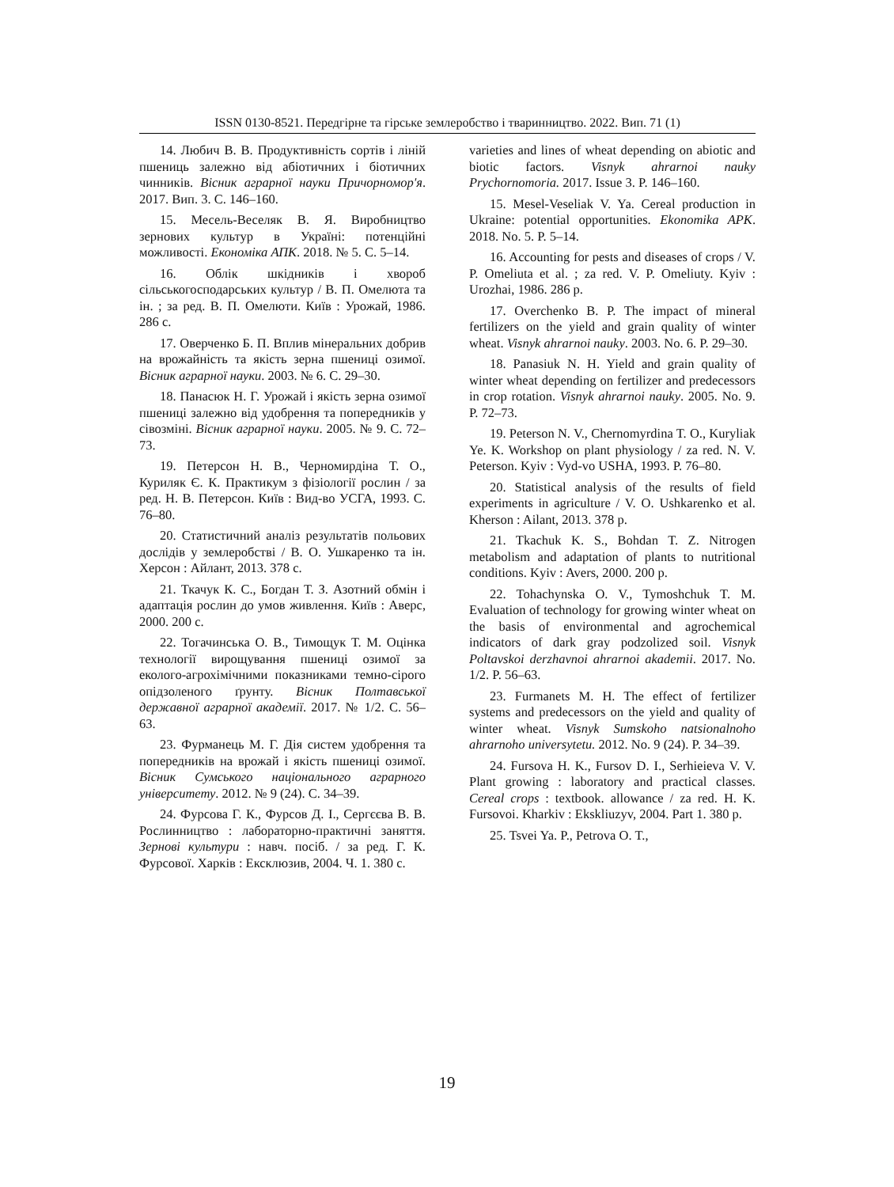ISSN 0130-8521. Передгірне та гірське землеробство і тваринництво. 2022. Вип. 71 (1)
14. Любич В. В. Продуктивність сортів і ліній пшениць залежно від абіотичних і біотичних чинників. Вісник аграрної науки Причорномор'я. 2017. Вип. 3. С. 146–160.
15. Месель-Веселяк В. Я. Виробництво зернових культур в Україні: потенційні можливості. Економіка АПК. 2018. № 5. С. 5–14.
16. Облік шкідників і хвороб сільськогосподарських культур / В. П. Омелюта та ін. ; за ред. В. П. Омелюти. Київ : Урожай, 1986. 286 с.
17. Оверченко Б. П. Вплив мінеральних добрив на врожайність та якість зерна пшениці озимої. Вісник аграрної науки. 2003. № 6. С. 29–30.
18. Панасюк Н. Г. Урожай і якість зерна озимої пшениці залежно від удобрення та попередників у сівозміні. Вісник аграрної науки. 2005. № 9. С. 72–73.
19. Петерсон Н. В., Черномирдіна Т. О., Куриляк Є. К. Практикум з фізіології рослин / за ред. Н. В. Петерсон. Київ : Вид-во УСГА, 1993. С. 76–80.
20. Статистичний аналіз результатів польових дослідів у землеробстві / В. О. Ушкаренко та ін. Херсон : Айлант, 2013. 378 с.
21. Ткачук К. С., Богдан Т. З. Азотний обмін і адаптація рослин до умов живлення. Київ : Аверс, 2000. 200 с.
22. Тогачинська О. В., Тимощук Т. М. Оцінка технології вирощування пшениці озимої за еколого-агрохімічними показниками темно-сірого опідзоленого ґрунту. Вісник Полтавської державної аграрної академії. 2017. № 1/2. С. 56–63.
23. Фурманець М. Г. Дія систем удобрення та попередників на врожай і якість пшениці озимої. Вісник Сумського національного аграрного університету. 2012. № 9 (24). С. 34–39.
24. Фурсова Г. К., Фурсов Д. І., Сергєєва В. В. Рослинництво : лабораторно-практичні заняття. Зернові культури : навч. посіб. / за ред. Г. К. Фурсової. Харків : Ексклюзив, 2004. Ч. 1. 380 с.
varieties and lines of wheat depending on abiotic and biotic factors. Visnyk ahrarnoi nauky Prychornomoria. 2017. Issue 3. P. 146–160.
15. Mesel-Veseliak V. Ya. Cereal production in Ukraine: potential opportunities. Ekonomika APK. 2018. No. 5. P. 5–14.
16. Accounting for pests and diseases of crops / V. P. Omeliuta et al. ; za red. V. P. Omeliuty. Kyiv : Urozhai, 1986. 286 p.
17. Overchenko B. P. The impact of mineral fertilizers on the yield and grain quality of winter wheat. Visnyk ahrarnoi nauky. 2003. No. 6. P. 29–30.
18. Panasiuk N. H. Yield and grain quality of winter wheat depending on fertilizer and predecessors in crop rotation. Visnyk ahrarnoi nauky. 2005. No. 9. P. 72–73.
19. Peterson N. V., Chernomyrdina T. O., Kuryliak Ye. K. Workshop on plant physiology / za red. N. V. Peterson. Kyiv : Vyd-vo USHA, 1993. P. 76–80.
20. Statistical analysis of the results of field experiments in agriculture / V. O. Ushkarenko et al. Kherson : Ailant, 2013. 378 p.
21. Tkachuk K. S., Bohdan T. Z. Nitrogen metabolism and adaptation of plants to nutritional conditions. Kyiv : Avers, 2000. 200 p.
22. Tohachynska O. V., Tymoshchuk T. M. Evaluation of technology for growing winter wheat on the basis of environmental and agrochemical indicators of dark gray podzolized soil. Visnyk Poltavskoi derzhavnoi ahrarnoi akademii. 2017. No. 1/2. P. 56–63.
23. Furmanets M. H. The effect of fertilizer systems and predecessors on the yield and quality of winter wheat. Visnyk Sumskoho natsionalnoho ahrarnoho universytetu. 2012. No. 9 (24). P. 34–39.
24. Fursova H. K., Fursov D. I., Serhieieva V. V. Plant growing : laboratory and practical classes. Cereal crops : textbook. allowance / za red. H. K. Fursovoi. Kharkiv : Ekskliuzyv, 2004. Part 1. 380 p.
25. Tsvei Ya. P., Petrova O. T.,
19